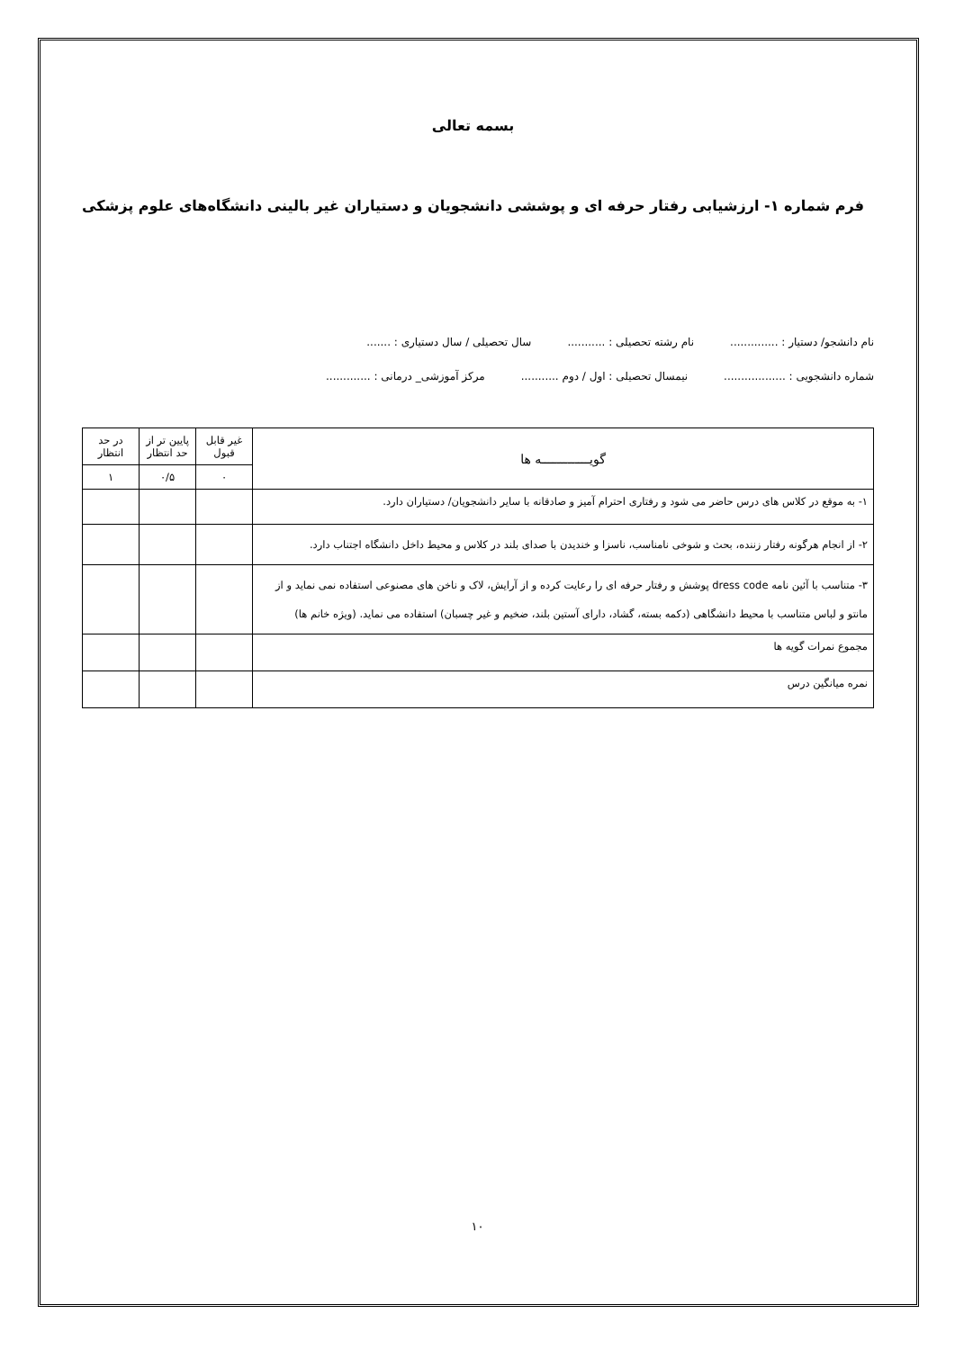بسمه تعالی
فرم شماره ۱- ارزشیابی رفتار حرفه ای و پوششی دانشجویان و دستیاران غیر بالینی دانشگاه‌های علوم پزشکی
نام دانشجو/ دستیار : .............. نام رشته تحصیلی : ........... سال تحصیلی / سال دستیاری : .......
شماره دانشجویی : .................. نیمسال تحصیلی : اول / دوم ........... مرکز آموزشی_ درمانی : .............
| گویـــــــــــــه ها | غیر قابل قبول | پایین تر از حد انتظار | در حد انتظار |
| --- | --- | --- | --- |
| | ۰ | ۰/۵ | ۱ |
| ۱- به موقع در کلاس های درس حاضر می شود و رفتاری احترام آمیز و صادقانه با سایر دانشجویان/ دستیاران دارد. | | | |
| ۲- از انجام هرگونه رفتار زننده، بحث و شوخی نامناسب، ناسزا و خندیدن با صدای بلند در کلاس و محیط داخل دانشگاه اجتناب دارد. | | | |
| ۳- متناسب با آئین نامه dress code پوشش و رفتار حرفه ای را رعایت کرده و از آرایش، لاک و ناخن های مصنوعی استفاده نمی نماید و از مانتو و لباس متناسب با محیط دانشگاهی (دکمه بسته، گشاد، دارای آستین بلند، ضخیم و غیر چسبان) استفاده می نماید. (ویژه خانم ها) | | | |
| مجموع نمرات گویه ها | | | |
| نمره میانگین درس | | | |
۱۰